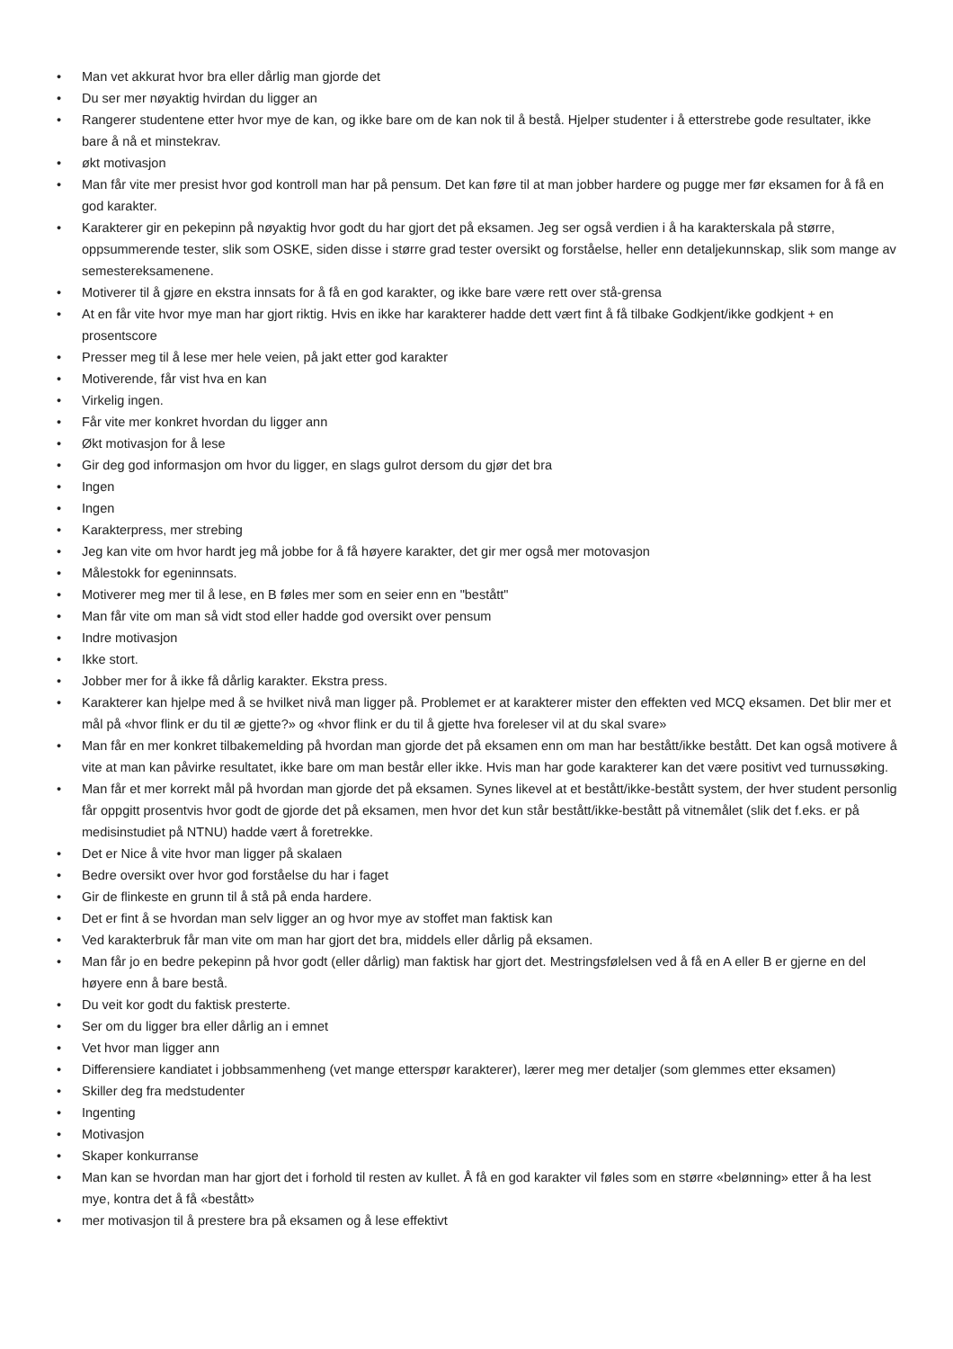• Man vet akkurat hvor bra eller dårlig man gjorde det
• Du ser mer nøyaktig hvirdan du ligger an
• Rangerer studentene etter hvor mye de kan, og ikke bare om de kan nok til å bestå. Hjelper studenter i å etterstrebe gode resultater, ikke bare å nå et minstekrav.
• økt motivasjon
• Man får vite mer presist hvor god kontroll man har på pensum. Det kan føre til at man jobber hardere og pugge mer før eksamen for å få en god karakter.
• Karakterer gir en pekepinn på nøyaktig hvor godt du har gjort det på eksamen. Jeg ser også verdien i å ha karakterskala på større, oppsummerende tester, slik som OSKE, siden disse i større grad tester oversikt og forståelse, heller enn detaljekunnskap, slik som mange av semestereksamenene.
• Motiverer til å gjøre en ekstra innsats for å få en god karakter, og ikke bare være rett over stå-grensa
• At en får vite hvor mye man har gjort riktig. Hvis en ikke har karakterer hadde dett vært fint å få tilbake Godkjent/ikke godkjent + en prosentscore
• Presser meg til å lese mer hele veien, på jakt etter god karakter
• Motiverende, får vist hva en kan
• Virkelig ingen.
• Får vite mer konkret hvordan du ligger ann
• Økt motivasjon for å lese
• Gir deg god informasjon om hvor du ligger, en slags gulrot dersom du gjør det bra
• Ingen
• Ingen
• Karakterpress, mer strebing
• Jeg kan vite om hvor hardt jeg må jobbe for å få høyere karakter, det gir mer også mer motovasjon
• Målestokk for egeninnsats.
• Motiverer meg mer til å lese, en B føles mer som en seier enn en "bestått"
• Man får vite om man så vidt stod eller hadde god oversikt over pensum
• Indre motivasjon
• Ikke stort.
• Jobber mer for å ikke få dårlig karakter. Ekstra press.
• Karakterer kan hjelpe med å se hvilket nivå man ligger på. Problemet er at karakterer mister den effekten ved MCQ eksamen. Det blir mer et mål på «hvor flink er du til æ gjette?» og «hvor flink er du til å gjette hva foreleser vil at du skal svare»
• Man får en mer konkret tilbakemelding på hvordan man gjorde det på eksamen enn om man har bestått/ikke bestått. Det kan også motivere å vite at man kan påvirke resultatet, ikke bare om man består eller ikke. Hvis man har gode karakterer kan det være positivt ved turnussøking.
• Man får et mer korrekt mål på hvordan man gjorde det på eksamen. Synes likevel at et bestått/ikke-bestått system, der hver student personlig får oppgitt prosentvis hvor godt de gjorde det på eksamen, men hvor det kun står bestått/ikke-bestått på vitnemålet (slik det f.eks. er på medisinstudiet på NTNU) hadde vært å foretrekke.
• Det er Nice å vite hvor man ligger på skalaen
• Bedre oversikt over hvor god forståelse du har i faget
• Gir de flinkeste en grunn til å stå på enda hardere.
• Det er fint å se hvordan man selv ligger an og hvor mye av stoffet man faktisk kan
• Ved karakterbruk får man vite om man har gjort det bra, middels eller dårlig på eksamen.
• Man får jo en bedre pekepinn på hvor godt (eller dårlig) man faktisk har gjort det. Mestringsfølelsen ved å få en A eller B er gjerne en del høyere enn å bare bestå.
• Du veit kor godt du faktisk presterte.
• Ser om du ligger bra eller dårlig an i emnet
• Vet hvor man ligger ann
• Differensiere kandiatet i jobbsammenheng (vet mange etterspør karakterer), lærer meg mer detaljer (som glemmes etter eksamen)
• Skiller deg fra medstudenter
• Ingenting
• Motivasjon
• Skaper konkurranse
• Man kan se hvordan man har gjort det i forhold til resten av kullet. Å få en god karakter vil føles som en større «belønning» etter å ha lest mye, kontra det å få «bestått»
• mer motivasjon til å prestere bra på eksamen og å lese effektivt